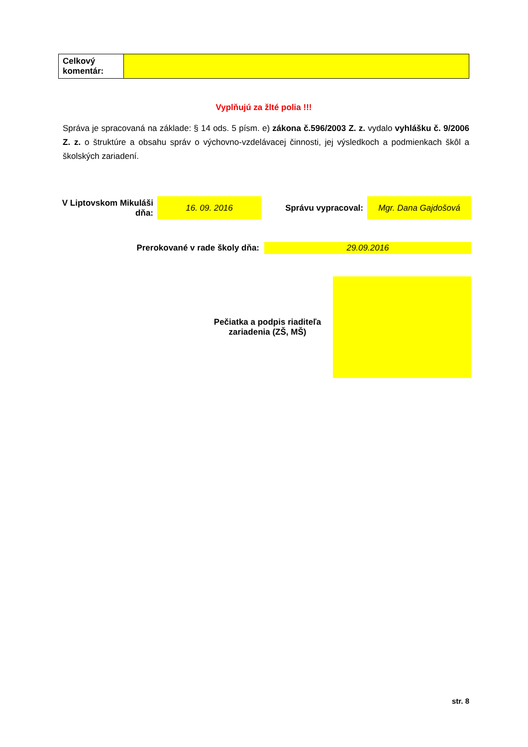| Celkový komentár: | |
Vyplňujú za žlté polia !!!
Správa je spracovaná na základe: § 14 ods. 5 písm. e) zákona č.596/2003 Z. z. vydalo vyhlášku č. 9/2006 Z. z. o štruktúre a obsahu správ o výchovno-vzdelávacej činnosti, jej výsledkoch a podmienkach škôl a školských zariadení.
| V Liptovskom Mikuláši dňa: | 16. 09. 2016 | Správu vypracoval: | Mgr. Dana Gajdošová |
| Prerokované v rade školy dňa: | 29.09.2016 |
| Pečiatka a podpis riaditeľa zariadenia (ZŠ, MŠ) | |
str. 8